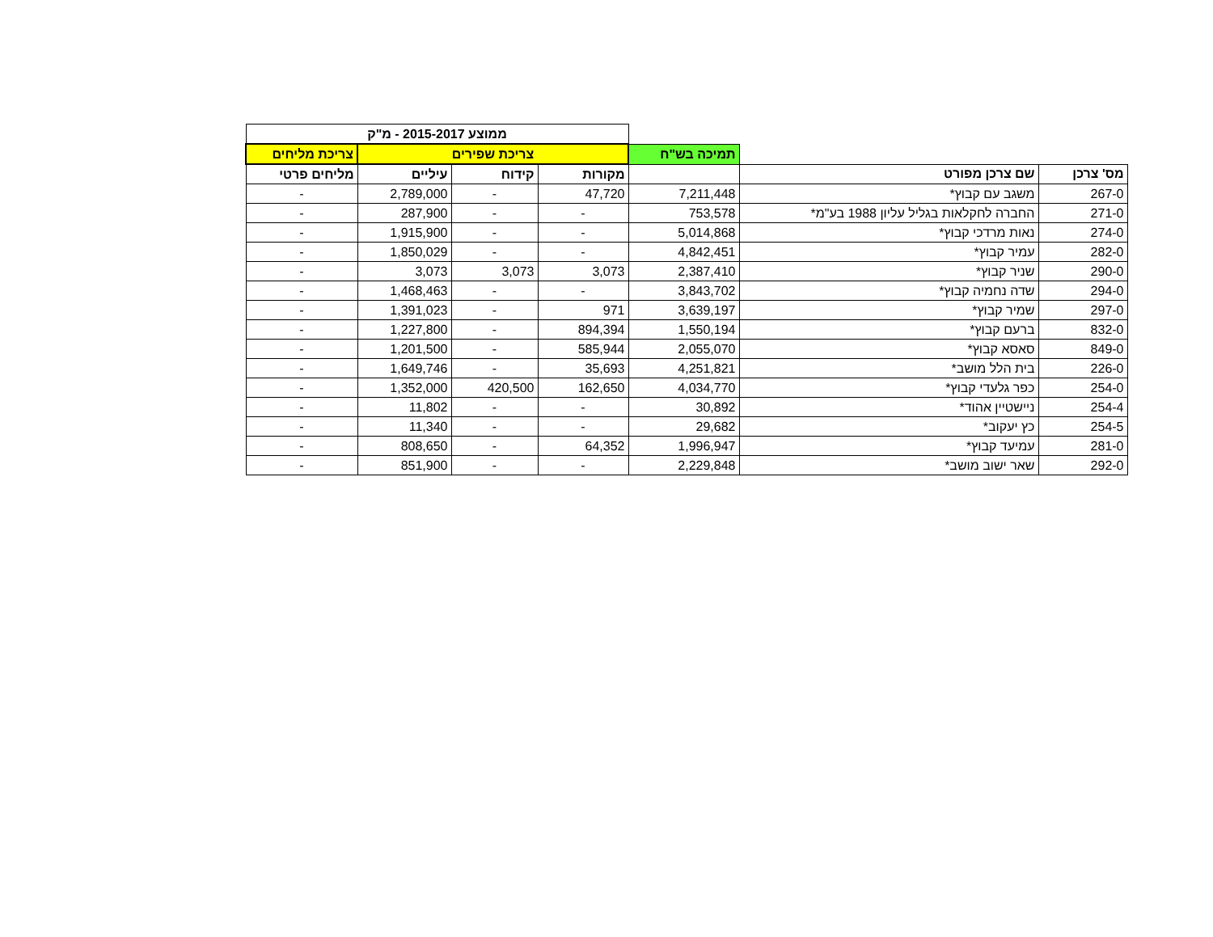| | | | ממוצע 2015-2017 - מ"ק | | | |
| | | תמיכה בש"ח | צריכת שפירים | | | צריכת מליחים |
| מס' צרכן | שם צרכן מפורט | | מקורות | קידוח | עיליים | מליחים פרטי |
| 267-0 | משגב עם קבוץ* | 7,211,448 | 47,720 | - | 2,789,000 | - |
| 271-0 | החברה לחקלאות בגליל עליון 1988 בע"מ* | 753,578 | - | - | 287,900 | - |
| 274-0 | נאות מרדכי קבוץ* | 5,014,868 | - | - | 1,915,900 | - |
| 282-0 | עמיר קבוץ* | 4,842,451 | - | - | 1,850,029 | - |
| 290-0 | שניר קבוץ* | 2,387,410 | 3,073 | 3,073 | 3,073 | - |
| 294-0 | שדה נחמיה קבוץ* | 3,843,702 | - | - | 1,468,463 | - |
| 297-0 | שמיר קבוץ* | 3,639,197 | 971 | - | 1,391,023 | - |
| 832-0 | ברעם קבוץ* | 1,550,194 | 894,394 | - | 1,227,800 | - |
| 849-0 | סאסא קבוץ* | 2,055,070 | 585,944 | - | 1,201,500 | - |
| 226-0 | בית הלל מושב* | 4,251,821 | 35,693 | - | 1,649,746 | - |
| 254-0 | כפר גלעדי קבוץ* | 4,034,770 | 162,650 | 420,500 | 1,352,000 | - |
| 254-4 | ניישטיין אהוד* | 30,892 | - | - | 11,802 | - |
| 254-5 | כץ יעקוב* | 29,682 | - | - | 11,340 | - |
| 281-0 | עמיעד קבוץ* | 1,996,947 | 64,352 | - | 808,650 | - |
| 292-0 | שאר ישוב מושב* | 2,229,848 | - | - | 851,900 | - |